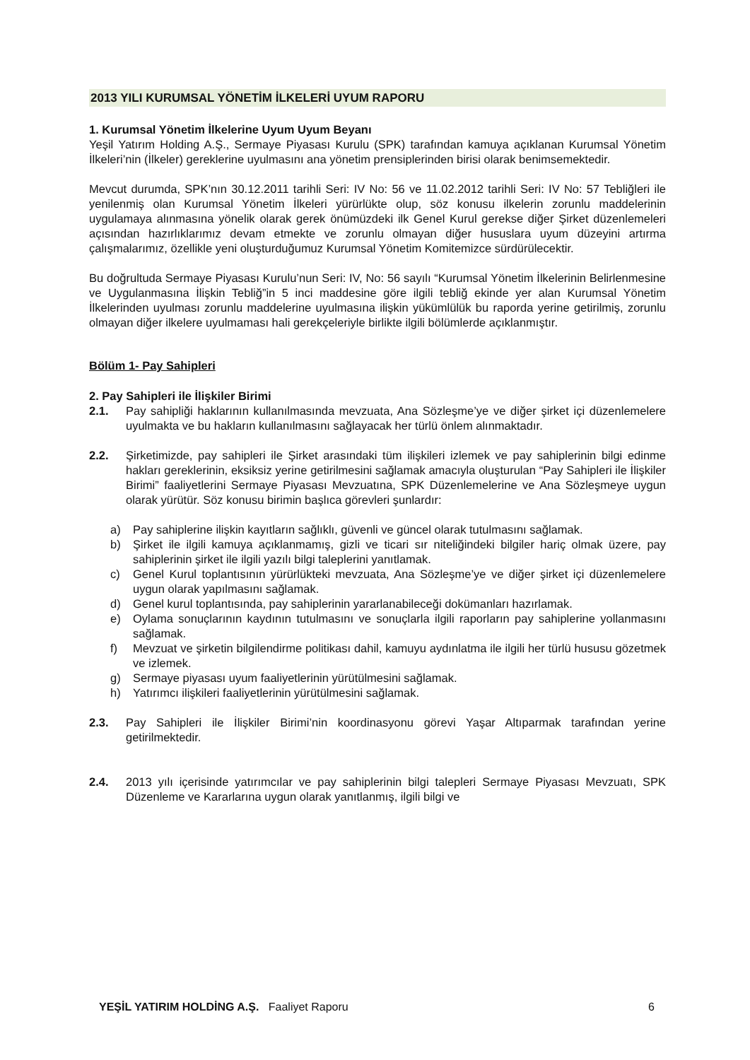2013 YILI KURUMSAL YÖNETİM İLKELERİ UYUM RAPORU
1. Kurumsal Yönetim İlkelerine Uyum Uyum Beyanı
Yeşil Yatırım Holding A.Ş., Sermaye Piyasası Kurulu (SPK) tarafından kamuya açıklanan Kurumsal Yönetim İlkeleri’nin (İlkeler) gereklerine uyulmasını ana yönetim prensiplerinden birisi olarak benimsemektedir.
Mevcut durumda, SPK’nın 30.12.2011 tarihli Seri: IV No: 56 ve 11.02.2012 tarihli Seri: IV No: 57 Tebliğleri ile yenilenmiş olan Kurumsal Yönetim İlkeleri yürürlükte olup, söz konusu ilkelerin zorunlu maddelerinin uygulamaya alınmasına yönelik olarak gerek önümüzdeki ilk Genel Kurul gerekse diğer Şirket düzenlemeleri açısından hazırlıklarımız devam etmekte ve zorunlu olmayan diğer hususlara uyum düzeyini artırma çalışmalarımız, özellikle yeni oluşturduğumuz Kurumsal Yönetim Komitemizce sürdürülecektir.
Bu doğrultuda Sermaye Piyasası Kurulu’nun Seri: IV, No: 56 sayılı “Kurumsal Yönetim İlkelerinin Belirlenmesine ve Uygulanmasına İlişkin Tebliğ”in 5 inci maddesine göre ilgili tebliğ ekinde yer alan Kurumsal Yönetim İlkelerinden uyulması zorunlu maddelerine uyulmasına ilişkin yükümlülük bu raporda yerine getirilmiş, zorunlu olmayan diğer ilkelere uyulmaması hali gerekçeleriyle birlikte ilgili bölümlerde açıklanmıştır.
Bölüm 1- Pay Sahipleri
2. Pay Sahipleri ile İlişkiler Birimi
2.1. Pay sahipliği haklarının kullanılmasında mevzuata, Ana Sözleşme’ye ve diğer şirket içi düzenlemelere uyulmakta ve bu hakların kullanılmasını sağlayacak her türlü önlem alınmaktadır.
2.2. Şirketimizde, pay sahipleri ile Şirket arasındaki tüm ilişkileri izlemek ve pay sahiplerinin bilgi edinme hakları gereklerinin, eksiksiz yerine getirilmesini sağlamak amacıyla oluşturulan “Pay Sahipleri ile İlişkiler Birimi” faaliyetlerini Sermaye Piyasası Mevzuatına, SPK Düzenlemelerine ve Ana Sözleşmeye uygun olarak yürütür. Söz konusu birimin başlıca görevleri şunlardır:
a) Pay sahiplerine ilişkin kayıtların sağlıklı, güvenli ve güncel olarak tutulmasını sağlamak.
b) Şirket ile ilgili kamuya açıklanmamış, gizli ve ticari sır niteliğindeki bilgiler hariç olmak üzere, pay sahiplerinin şirket ile ilgili yazılı bilgi taleplerini yanıtlamak.
c) Genel Kurul toplantısının yürürlükteki mevzuata, Ana Sözleşme’ye ve diğer şirket içi düzenlemelere uygun olarak yapılmasını sağlamak.
d) Genel kurul toplantısında, pay sahiplerinin yararlanabileceği dokümanları hazırlamak.
e) Oylama sonuçlarının kaydının tutulmasını ve sonuçlarla ilgili raporların pay sahiplerine yollanmasını sağlamak.
f) Mevzuat ve şirketin bilgilendirme politikası dahil, kamuyu aydınlatma ile ilgili her türlü hususu gözetmek ve izlemek.
g) Sermaye piyasası uyum faaliyetlerinin yürütülmesini sağlamak.
h) Yatırımcı ilişkileri faaliyetlerinin yürütülmesini sağlamak.
2.3. Pay Sahipleri ile İlişkiler Birimi’nin koordinasyonu görevi Yaşar Altıparmak tarafından yerine getirilmektedir.
2.4. 2013 yılı içerisinde yatırımcılar ve pay sahiplerinin bilgi talepleri Sermaye Piyasası Mevzuatı, SPK Düzenleme ve Kararlarına uygun olarak yanıtlanmış, ilgili bilgi ve
YEŞİL YATIRIM HOLDİNG A.Ş. Faaliyet Raporu 6